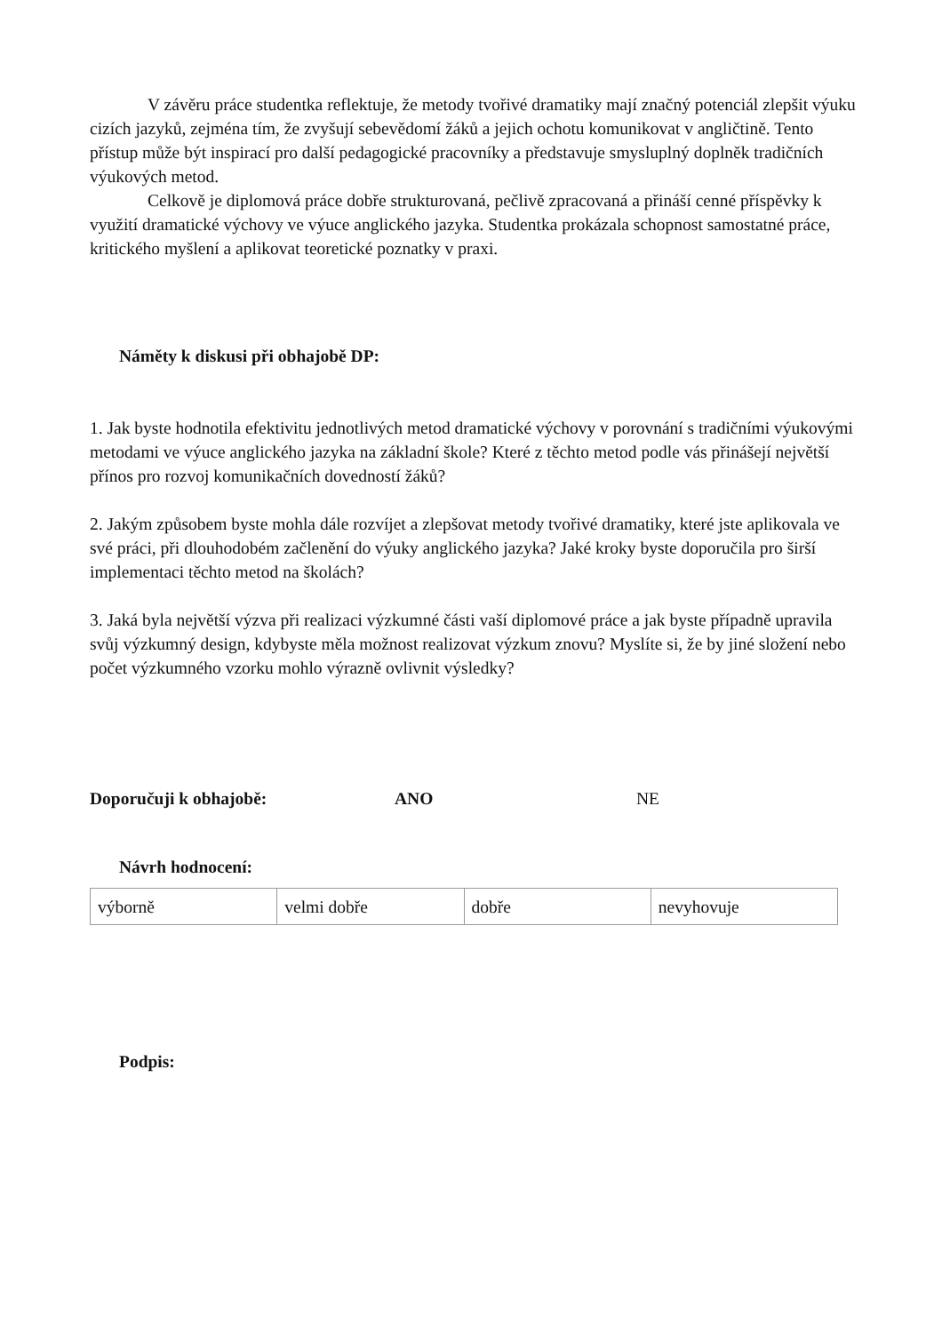V závěru práce studentka reflektuje, že metody tvořivé dramatiky mají značný potenciál zlepšit výuku cizích jazyků, zejména tím, že zvyšují sebevědomí žáků a jejich ochotu komunikovat v angličtině. Tento přístup může být inspirací pro další pedagogické pracovníky a představuje smysluplný doplněk tradičních výukových metod.
Celkově je diplomová práce dobře strukturovaná, pečlivě zpracovaná a přináší cenné příspěvky k využití dramatické výchovy ve výuce anglického jazyka. Studentka prokázala schopnost samostatné práce, kritického myšlení a aplikovat teoretické poznatky v praxi.
Náměty k diskusi při obhajobě DP:
1. Jak byste hodnotila efektivitu jednotlivých metod dramatické výchovy v porovnání s tradičními výukovými metodami ve výuce anglického jazyka na základní škole? Které z těchto metod podle vás přinášejí největší přínos pro rozvoj komunikačních dovedností žáků?
2. Jakým způsobem byste mohla dále rozvíjet a zlepšovat metody tvořivé dramatiky, které jste aplikovala ve své práci, při dlouhodobém začlenění do výuky anglického jazyka? Jaké kroky byste doporučila pro širší implementaci těchto metod na školách?
3. Jaká byla největší výzva při realizaci výzkumné části vaší diplomové práce a jak byste případně upravila svůj výzkumný design, kdybyste měla možnost realizovat výzkum znovu? Myslíte si, že by jiné složení nebo počet výzkumného vzorku mohlo výrazně ovlivnit výsledky?
Doporučuji k obhajobě: ANO NE
Návrh hodnocení:
| výborně | velmi dobře | dobře | nevyhovuje |
Podpis: